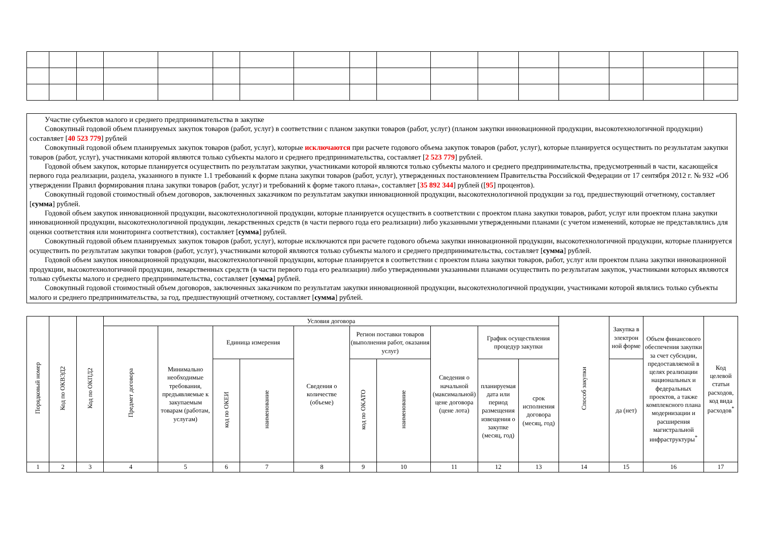Участие субъектов малого и среднего предпринимательства в закупке
Совокупный годовой объем планируемых закупок товаров (работ, услуг) в соответствии с планом закупки товаров (работ, услуг) (планом закупки инновационной продукции, высокотехнологичной продукции) составляет [40 523 779] рублей
Совокупный годовой объем планируемых закупок товаров (работ, услуг), которые исключаются при расчете годового объема закупок товаров (работ, услуг), которые планируется осуществить по результатам закупки товаров (работ, услуг), участниками которой являются только субъекты малого и среднего предпринимательства, составляет [2 523 779] рублей.
Годовой объем закупок, которые планируется осуществить по результатам закупки, участниками которой являются только субъекты малого и среднего предпринимательства, предусмотренный в части, касающейся первого года реализации, раздела, указанного в пункте 1.1 требований к форме плана закупки товаров (работ, услуг), утвержденных постановлением Правительства Российской Федерации от 17 сентября 2012 г. № 932 «Об утверждении Правил формирования плана закупки товаров (работ, услуг) и требований к форме такого плана», составляет [35 892 344] рублей ([95] процентов).
Совокупный годовой стоимостный объем договоров, заключенных заказчиком по результатам закупки инновационной продукции, высокотехнологичной продукции за год, предшествующий отчетному, составляет [сумма] рублей.
Годовой объем закупок инновационной продукции, высокотехнологичной продукции, которые планируется осуществить в соответствии с проектом плана закупки товаров, работ, услуг или проектом плана закупки инновационной продукции, высокотехнологичной продукции, лекарственных средств (в части первого года его реализации) либо указанными утвержденными планами (с учетом изменений, которые не представлялись для оценки соответствия или мониторинга соответствия), составляет [сумма] рублей.
Совокупный годовой объем планируемых закупок товаров (работ, услуг), которые исключаются при расчете годового объема закупки инновационной продукции, высокотехнологичной продукции, которые планируется осуществить по результатам закупки товаров (работ, услуг), участниками которой являются только субъекты малого и среднего предпринимательства, составляет [сумма] рублей.
Годовой объем закупок инновационной продукции, высокотехнологичной продукции, которые планируется в соответствии с проектом плана закупки товаров, работ, услуг или проектом плана закупки инновационной продукции, высокотехнологичной продукции, лекарственных средств (в части первого года его реализации) либо утвержденными указанными планами осуществить по результатам закупок, участниками которых являются только субъекты малого и среднего предпринимательства, составляет [сумма] рублей.
Совокупный годовой стоимостный объем договоров, заключенных заказчиком по результатам закупки инновационной продукции, высокотехнологичной продукции, участниками которой являлись только субъекты малого и среднего предпринимательства, за год, предшествующий отчетному, составляет [сумма] рублей.
| Порядковый номер | Код по ОКВЭД2 | Код по ОКПД2 | Условия договора | | | | | | | | | | Способ закупки | Закупка в электрон ной форме | Объем финансового обеспечения закупки за счет субсидии, предоставляемой в целях реализации национальных и федеральных проектов, а также комплексного плана модернизации и расширения магистральной инфраструктуры<sup>*</sup> | Код целевой статьи расходов, код вида расходов<sup>*</sup> |
| --- | --- | --- | --- | --- | --- | --- | --- | --- | --- | --- | --- | --- | --- | --- | --- | --- |
| | | | Предмет договора | Минимально необходимые требования, предъявляемые к закупаемым товарам (работам, услугам) | Единица измерения | | Сведения о количестве (объеме) | Регион поставки товаров (выполнения работ, оказания услуг) | | Сведения о начальной (максимальной) цене договора (цене лота) | График осуществления процедур закупки | | | | | |
| | | | | | код по ОКЕИ | наименование | | код по ОКАТО | наименование | | планируемая дата или период размещения извещения о закупке (месяц, год) | срок исполнения договора (месяц, год) | | да (нет) | | |
| 1 | 2 | 3 | 4 | 5 | 6 | 7 | 8 | 9 | 10 | 11 | 12 | 13 | 14 | 15 | 16 | 17 |